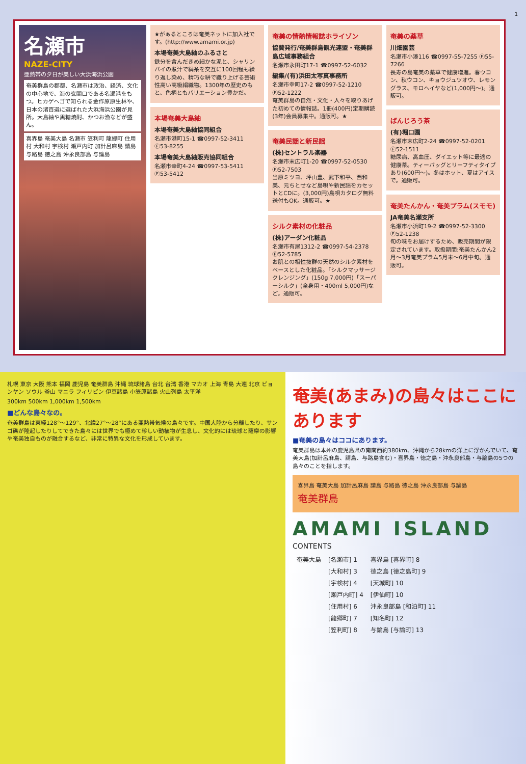1
名瀬市
NAZE-CITY
亜熱帯の夕日が美しい大浜海浜公園
奄美群島の郡都、名瀬市は政治、経済、文化の中心地で、海の玄関口である名瀬港をもつ。ヒカゲヘゴで知られる金作原原生林や、日本の渚百選に選ばれた大浜海浜公園が見所。大島紬や黒糖焼酎、かつお漁などが盛ん。
喜界島 奄美大島 名瀬市 笠利町 龍郷町 住用村 大和村 宇検村 瀬戸内町 加計呂麻島 請島 与路島 徳之島 沖永良部島 与論島
★がぁるところは奄美ネットに加入社です。(http://www.amami.or.jp)
本場奄美大島紬のふるさと
鉄分を含んだきめ細かな泥と、シャリンバイの煮汁で絹糸を交互に100回程も繰り返し染め、精巧な絣で織り上げる芸術性高い高級絹織物。1300年の歴史のもと、色柄ともバリエーション豊かだ。
本場奄美大島紬
本場奄美大島紬協同組合
名瀬市港町15-1 ☎0997-52-3411 Ⓕ53-8255
本場奄美大島紬販売協同組合
名瀬市幸町4-24 ☎0997-53-5411 Ⓕ53-5412
奄美の情熱情報誌ホライゾン
協賛発行/奄美群島観光連盟・奄美群島広域事務組合
名瀬市永田町17-1 ☎0997-52-6032
編集/(有)浜田太写真事務所
名瀬市幸町17-2 ☎0997-52-1210 Ⓕ52-1222
奄美群島の自然・文化・人々を取りあげた初めての情報誌。1冊(400円)定期購読(3年)会員募集中。通販可。★
奄美民謡と新民謡
(株)セントラル楽器
名瀬市末広町1-20 ☎0997-52-0530 Ⓕ52-7503
当原ミツヨ、坪山豊、武下和平、西和美、元ちとせなど島唄や新民謡をカセットとCDに。(3,000円)島唄カタログ無料送付もOK。通販可。★
シルク素材の化粧品
(株)アーダン化粧品
名瀬市有屋1312-2 ☎0997-54-2378 Ⓕ52-5785
お肌との相性抜群の天然のシルク素材をベースとした化粧品。「シルクマッサージクレンジング」(150g 7,000円)「スーパーシルク」(全身用・400ml 5,000円)など。通販可。
奄美の薬草
川畑園芸
名瀬市小湊116 ☎0997-55-7255 Ⓕ55-7266
長寿の島奄美の薬草で健康増進。春ウコン、秋ウコン、キョウジュツオウ、レモングラス、モロヘイヤなど(1,000円〜)。通販可。
ばんじろう茶
(有)堀口園
名瀬市末広町2-24 ☎0997-52-0201 Ⓕ52-1511
糖尿病、高血圧、ダイエット等に最適の健康茶。ティーバッグとリーフティタイプあり(600円〜)。冬はホット、夏はアイスで。通販可。
奄美たんかん・奄美プラム(スモモ)
JA奄美名瀬支所
名瀬市小浜町19-2 ☎0997-52-3300 Ⓕ52-1238
旬の味をお届けするため、販売期間が限定されています。取扱期間:奄美たんかん2月〜3月奄美プラム5月末〜6月中旬。通販可。
札幌 東京 大阪 熊本 福岡 鹿児島 奄美群島 沖縄 琉球諸島 台北 台湾 香港 マカオ 上海 青島 大連 北京 ピョンヤン ソウル 釜山 マニラ フィリピン 伊豆諸島 小笠原諸島 火山列島 太平洋
300km 500km 1,000km 1,500km
■どんな島々なの。
奄美群島は東経128°〜129°、北緯27°〜28°にある亜熱帯気候の島々です。中国大陸から分離したり、サンゴ礁が隆起したりしてできた島々には世界でも極めて珍しい動植物が生息し、文化的には琉球と薩摩の影響や奄美独自ものが融合するなど、非常に特異な文化を形成しています。
奄美(あまみ)の島々はここにあります
■奄美の島々はココにあります。
奄美群島は本州の鹿児島県の南南西約380km、沖縄から28kmの洋上に浮かんでいて、奄美大島(加計呂麻島、請島、与路島含む)・喜界島・徳之島・沖永良部島・与論島の5つの島々のことを指します。
喜界島 奄美大島 加計呂麻島 請島 与路島 徳之島 沖永良部島 与論島
奄美群島
AMAMI ISLAND
CONTENTS
| 奄美大島 | [名瀬市] 1 | 喜界島 [喜界町] 8 |
| | [大和村] 3 | 徳之島 [徳之島町] 9 |
| | [宇検村] 4 | [天城町] 10 |
| | [瀬戸内町] 4 | [伊仙町] 10 |
| | [住用村] 6 | 沖永良部島 [和泊町] 11 |
| | [龍郷町] 7 | [知名町] 12 |
| | [笠利町] 8 | 与論島 [与論町] 13 |